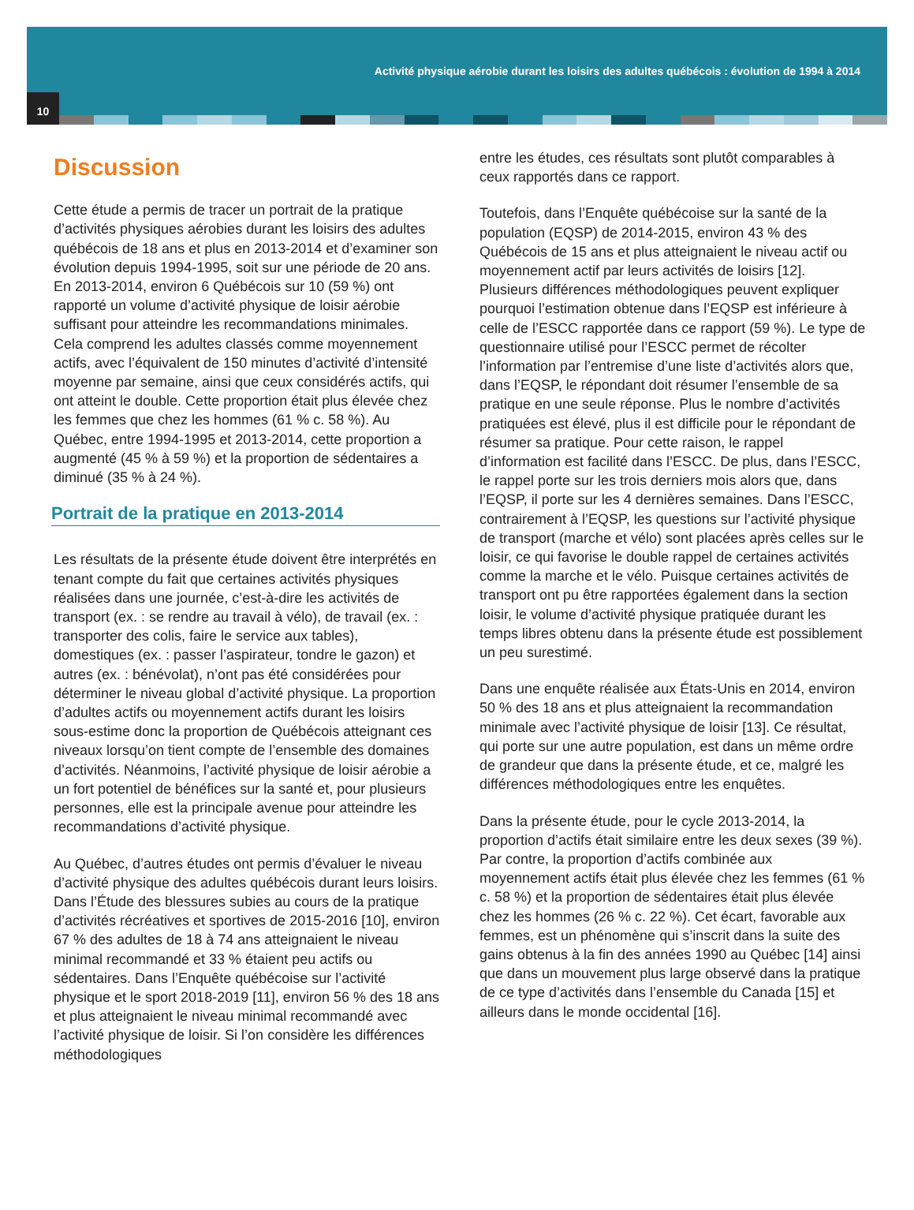Activité physique aérobie durant les loisirs des adultes québécois : évolution de 1994 à 2014
10
Discussion
Cette étude a permis de tracer un portrait de la pratique d’activités physiques aérobies durant les loisirs des adultes québécois de 18 ans et plus en 2013-2014 et d’examiner son évolution depuis 1994-1995, soit sur une période de 20 ans. En 2013-2014, environ 6 Québécois sur 10 (59 %) ont rapporté un volume d’activité physique de loisir aérobie suffisant pour atteindre les recommandations minimales. Cela comprend les adultes classés comme moyennement actifs, avec l’équivalent de 150 minutes d’activité d’intensité moyenne par semaine, ainsi que ceux considérés actifs, qui ont atteint le double. Cette proportion était plus élevée chez les femmes que chez les hommes (61 % c. 58 %). Au Québec, entre 1994-1995 et 2013-2014, cette proportion a augmenté (45 % à 59 %) et la proportion de sédentaires a diminué (35 % à 24 %).
Portrait de la pratique en 2013-2014
Les résultats de la présente étude doivent être interprétés en tenant compte du fait que certaines activités physiques réalisées dans une journée, c’est-à-dire les activités de transport (ex. : se rendre au travail à vélo), de travail (ex. : transporter des colis, faire le service aux tables), domestiques (ex. : passer l’aspirateur, tondre le gazon) et autres (ex. : bénévolat), n’ont pas été considérées pour déterminer le niveau global d’activité physique. La proportion d’adultes actifs ou moyennement actifs durant les loisirs sous-estime donc la proportion de Québécois atteignant ces niveaux lorsqu’on tient compte de l’ensemble des domaines d’activités. Néanmoins, l’activité physique de loisir aérobie a un fort potentiel de bénéfices sur la santé et, pour plusieurs personnes, elle est la principale avenue pour atteindre les recommandations d’activité physique.
Au Québec, d’autres études ont permis d’évaluer le niveau d’activité physique des adultes québécois durant leurs loisirs. Dans l’Étude des blessures subies au cours de la pratique d’activités récréatives et sportives de 2015-2016 [10], environ 67 % des adultes de 18 à 74 ans atteignaient le niveau minimal recommandé et 33 % étaient peu actifs ou sédentaires. Dans l’Enquête québécoise sur l’activité physique et le sport 2018-2019 [11], environ 56 % des 18 ans et plus atteignaient le niveau minimal recommandé avec l’activité physique de loisir. Si l’on considère les différences méthodologiques
entre les études, ces résultats sont plutôt comparables à ceux rapportés dans ce rapport.
Toutefois, dans l’Enquête québécoise sur la santé de la population (EQSP) de 2014-2015, environ 43 % des Québécois de 15 ans et plus atteignaient le niveau actif ou moyennement actif par leurs activités de loisirs [12]. Plusieurs différences méthodologiques peuvent expliquer pourquoi l’estimation obtenue dans l’EQSP est inférieure à celle de l’ESCC rapportée dans ce rapport (59 %). Le type de questionnaire utilisé pour l’ESCC permet de récolter l’information par l’entremise d’une liste d’activités alors que, dans l’EQSP, le répondant doit résumer l’ensemble de sa pratique en une seule réponse. Plus le nombre d’activités pratiquées est élevé, plus il est difficile pour le répondant de résumer sa pratique. Pour cette raison, le rappel d’information est facilité dans l’ESCC. De plus, dans l’ESCC, le rappel porte sur les trois derniers mois alors que, dans l’EQSP, il porte sur les 4 dernières semaines. Dans l’ESCC, contrairement à l’EQSP, les questions sur l’activité physique de transport (marche et vélo) sont placées après celles sur le loisir, ce qui favorise le double rappel de certaines activités comme la marche et le vélo. Puisque certaines activités de transport ont pu être rapportées également dans la section loisir, le volume d’activité physique pratiquée durant les temps libres obtenu dans la présente étude est possiblement un peu surestimé.
Dans une enquête réalisée aux États-Unis en 2014, environ 50 % des 18 ans et plus atteignaient la recommandation minimale avec l’activité physique de loisir [13]. Ce résultat, qui porte sur une autre population, est dans un même ordre de grandeur que dans la présente étude, et ce, malgré les différences méthodologiques entre les enquêtes.
Dans la présente étude, pour le cycle 2013-2014, la proportion d’actifs était similaire entre les deux sexes (39 %). Par contre, la proportion d’actifs combinée aux moyennement actifs était plus élevée chez les femmes (61 % c. 58 %) et la proportion de sédentaires était plus élevée chez les hommes (26 % c. 22 %). Cet écart, favorable aux femmes, est un phénomène qui s’inscrit dans la suite des gains obtenus à la fin des années 1990 au Québec [14] ainsi que dans un mouvement plus large observé dans la pratique de ce type d’activités dans l’ensemble du Canada [15] et ailleurs dans le monde occidental [16].